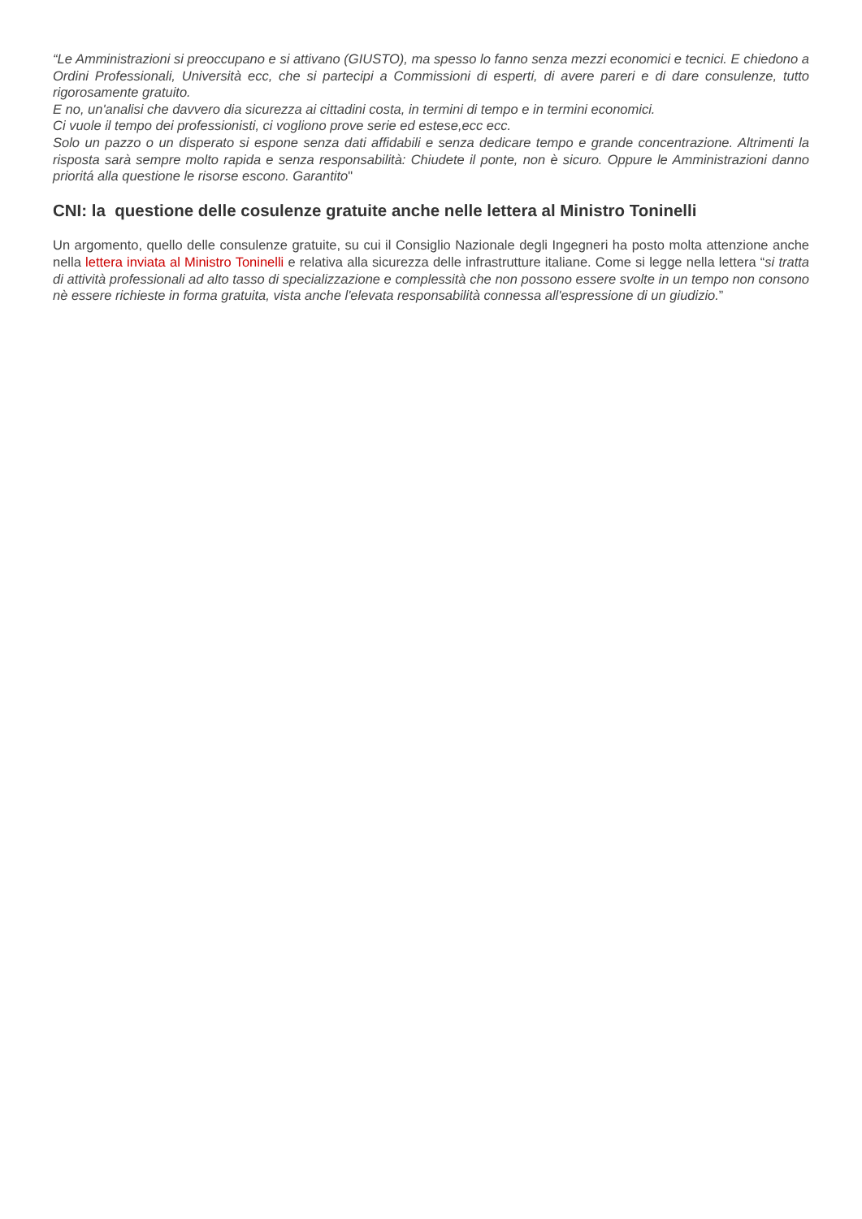“Le Amministrazioni si preoccupano e si attivano (GIUSTO), ma spesso lo fanno senza mezzi economici e tecnici. E chiedono a Ordini Professionali, Università ecc, che si partecipi a Commissioni di esperti, di avere pareri e di dare consulenze, tutto rigorosamente gratuito.
E no, un'analisi che davvero dia sicurezza ai cittadini costa, in termini di tempo e in termini economici.
Ci vuole il tempo dei professionisti, ci vogliono prove serie ed estese,ecc ecc.
Solo un pazzo o un disperato si espone senza dati affidabili e senza dedicare tempo e grande concentrazione. Altrimenti la risposta sarà sempre molto rapida e senza responsabilità: Chiudete il ponte, non è sicuro. Oppure le Amministrazioni danno prioritá alla questione le risorse escono. Garantito"
CNI: la questione delle cosulenze gratuite anche nelle lettera al Ministro Toninelli
Un argomento, quello delle consulenze gratuite, su cui il Consiglio Nazionale degli Ingegneri ha posto molta attenzione anche nella lettera inviata al Ministro Toninelli e relativa alla sicurezza delle infrastrutture italiane. Come si legge nella lettera “si tratta di attività professionali ad alto tasso di specializzazione e complessità che non possono essere svolte in un tempo non consono nè essere richieste in forma gratuita, vista anche l'elevata responsabilità connessa all'espressione di un giudizio.”